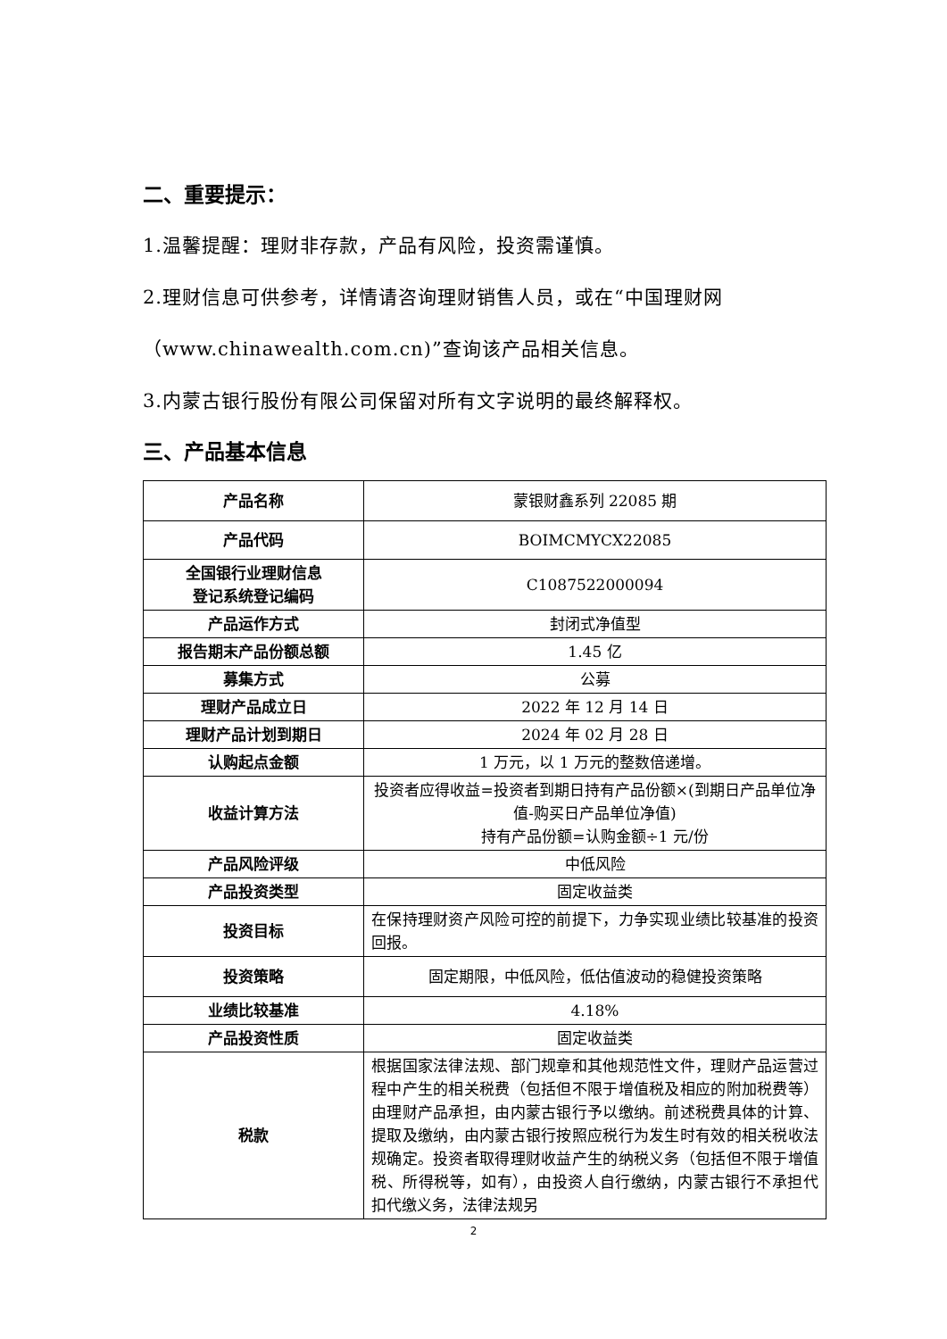二、重要提示：
1.温馨提醒：理财非存款，产品有风险，投资需谨慎。
2.理财信息可供参考，详情请咨询理财销售人员，或在“中国理财网（www.chinawealth.com.cn)”查询该产品相关信息。
3.内蒙古银行股份有限公司保留对所有文字说明的最终解释权。
三、产品基本信息
| 产品名称 | 蒙银财鑫系列 22085 期 |
| 产品代码 | BOIMCMYCX22085 |
| 全国银行业理财信息 登记系统登记编码 | C1087522000094 |
| 产品运作方式 | 封闭式净值型 |
| 报告期末产品份额总额 | 1.45 亿 |
| 募集方式 | 公募 |
| 理财产品成立日 | 2022 年 12 月 14 日 |
| 理财产品计划到期日 | 2024 年 02 月 28 日 |
| 认购起点金额 | 1 万元，以 1 万元的整数倍递增。 |
| 收益计算方法 | 投资者应得收益=投资者到期日持有产品份额×(到期日产品单位净值-购买日产品单位净值) 持有产品份额=认购金额÷1 元/份 |
| 产品风险评级 | 中低风险 |
| 产品投资类型 | 固定收益类 |
| 投资目标 | 在保持理财资产风险可控的前提下，力争实现业绩比较基准的投资回报。 |
| 投资策略 | 固定期限，中低风险，低估值波动的稳健投资策略 |
| 业绩比较基准 | 4.18% |
| 产品投资性质 | 固定收益类 |
| 税款 | 根据国家法律法规、部门规章和其他规范性文件，理财产品运营过程中产生的相关税费（包括但不限于增值税及相应的附加税费等）由理财产品承担，由内蒙古银行予以缴纳。前述税费具体的计算、提取及缴纳，由内蒙古银行按照应税行为发生时有效的相关税收法规确定。投资者取得理财收益产生的纳税义务（包括但不限于增值税、所得税等，如有），由投资人自行缴纳，内蒙古银行不承担代扣代缴义务，法律法规另 |
2